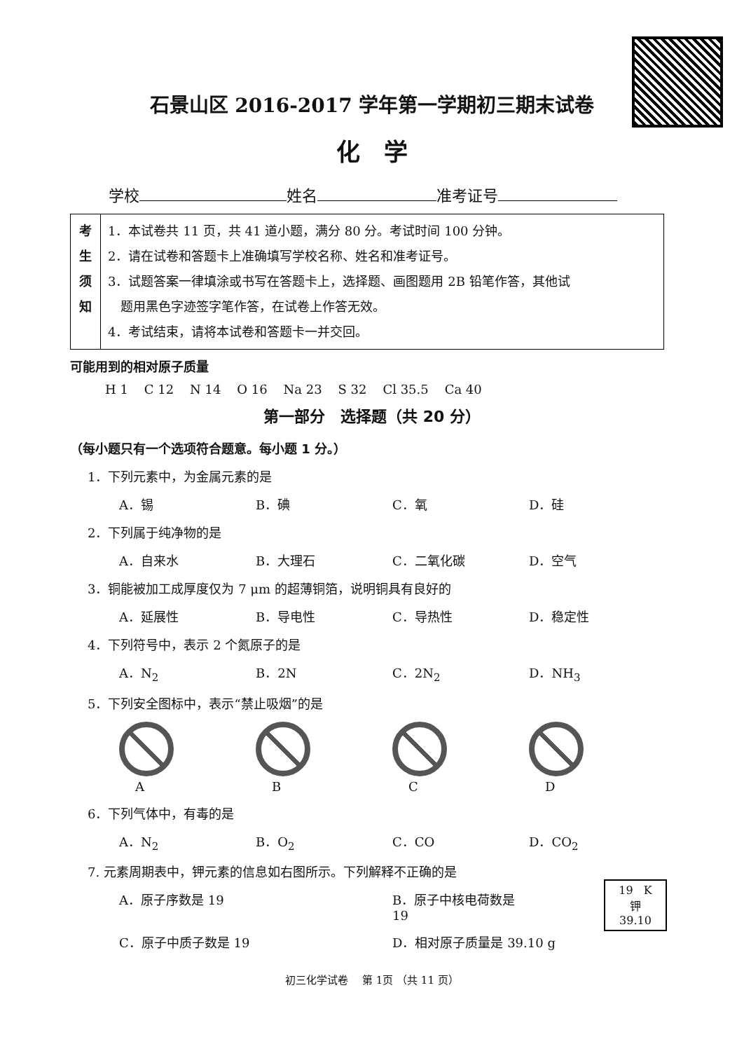石景山区 2016-2017 学年第一学期初三期末试卷
化　学
学校 姓名 准考证号
| 考 生 须 知 | 1．本试卷共 11 页，共 41 道小题，满分 80 分。考试时间 100 分钟。 2．请在试卷和答题卡上准确填写学校名称、姓名和准考证号。 3．试题答案一律填涂或书写在答题卡上，选择题、画图题用 2B 铅笔作答，其他试 题用黑色字迹签字笔作答，在试卷上作答无效。 4．考试结束，请将本试卷和答题卡一并交回。 |
可能用到的相对原子质量
H 1 C 12 N 14 O 16 Na 23 S 32 Cl 35.5 Ca 40
第一部分　选择题（共 20 分）
（每小题只有一个选项符合题意。每小题 1 分。）
1．下列元素中，为金属元素的是
A．锡 B．碘 C．氧 D．硅
2．下列属于纯净物的是
A．自来水 B．大理石 C．二氧化碳 D．空气
3．铜能被加工成厚度仅为 7 μm 的超薄铜箔，说明铜具有良好的
A．延展性 B．导电性 C．导热性 D．稳定性
4．下列符号中，表示 2 个氮原子的是
A．N<sub>2</sub> B．2N C．2N<sub>2</sub> D．NH<sub>3</sub>
5．下列安全图标中，表示“禁止吸烟”的是
A
B
C
D
6．下列气体中，有毒的是
A．N<sub>2</sub> B．O<sub>2</sub> C．CO D．CO<sub>2</sub>
7. 元素周期表中，钾元素的信息如右图所示。下列解释不正确的是
A．原子序数是 19 B．原子中核电荷数是 19
C．原子中质子数是 19 D．相对原子质量是 39.10 g
19 K
钾
39.10
初三化学试卷　 第 1页 （共 11 页）